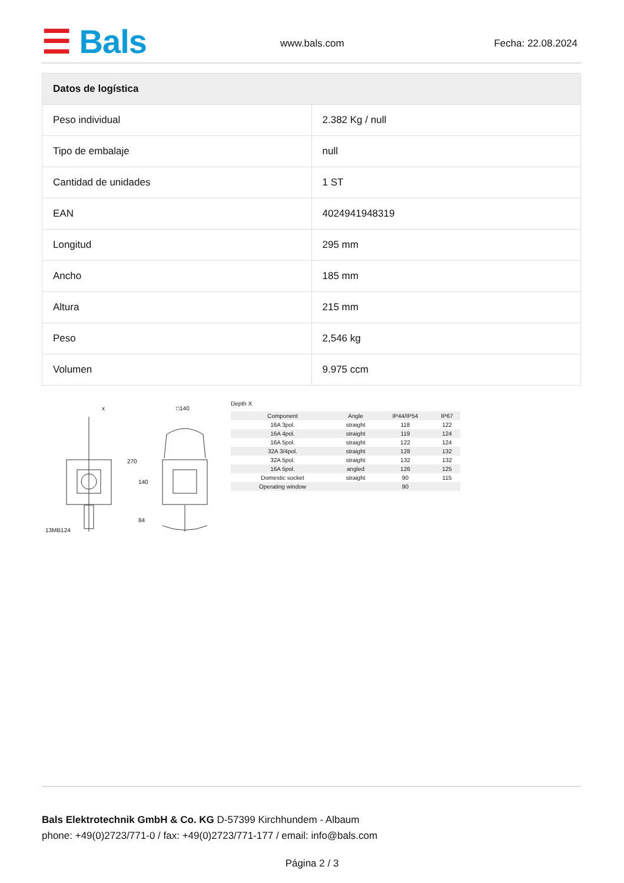☰ Bals www.bals.com Fecha: 22.08.2024
| Datos de logística | |
| --- | --- |
| Peso individual | 2.382 Kg / null |
| Tipo de embalaje | null |
| Cantidad de unidades | 1 ST |
| EAN | 4024941948319 |
| Longitud | 295 mm |
| Ancho | 185 mm |
| Altura | 215 mm |
| Peso | 2,546 kg |
| Volumen | 9.975 ccm |
13MB124
x □140
270
140
84
Depth X
| Component | Angle | IP44/IP54 | IP67 | |
| 16A 3pol. | straight | 118 | 122 | |
| 16A 4pol. | straight | 119 | 124 | |
| 16A 5pol. | straight | 122 | 124 | |
| 32A 3/4pol. | straight | 128 | 132 | |
| 32A 5pol. | straight | 132 | 132 | |
| 16A 5pol. | angled | 126 | 125 | |
| Domestic socket | straight | 90 | 115 | |
| Operating window | | 90 | | |
Bals Elektrotechnik GmbH & Co. KG D-57399 Kirchhundem - Albaum
phone: +49(0)2723/771-0 / fax: +49(0)2723/771-177 / email: info@bals.com
Página 2 / 3